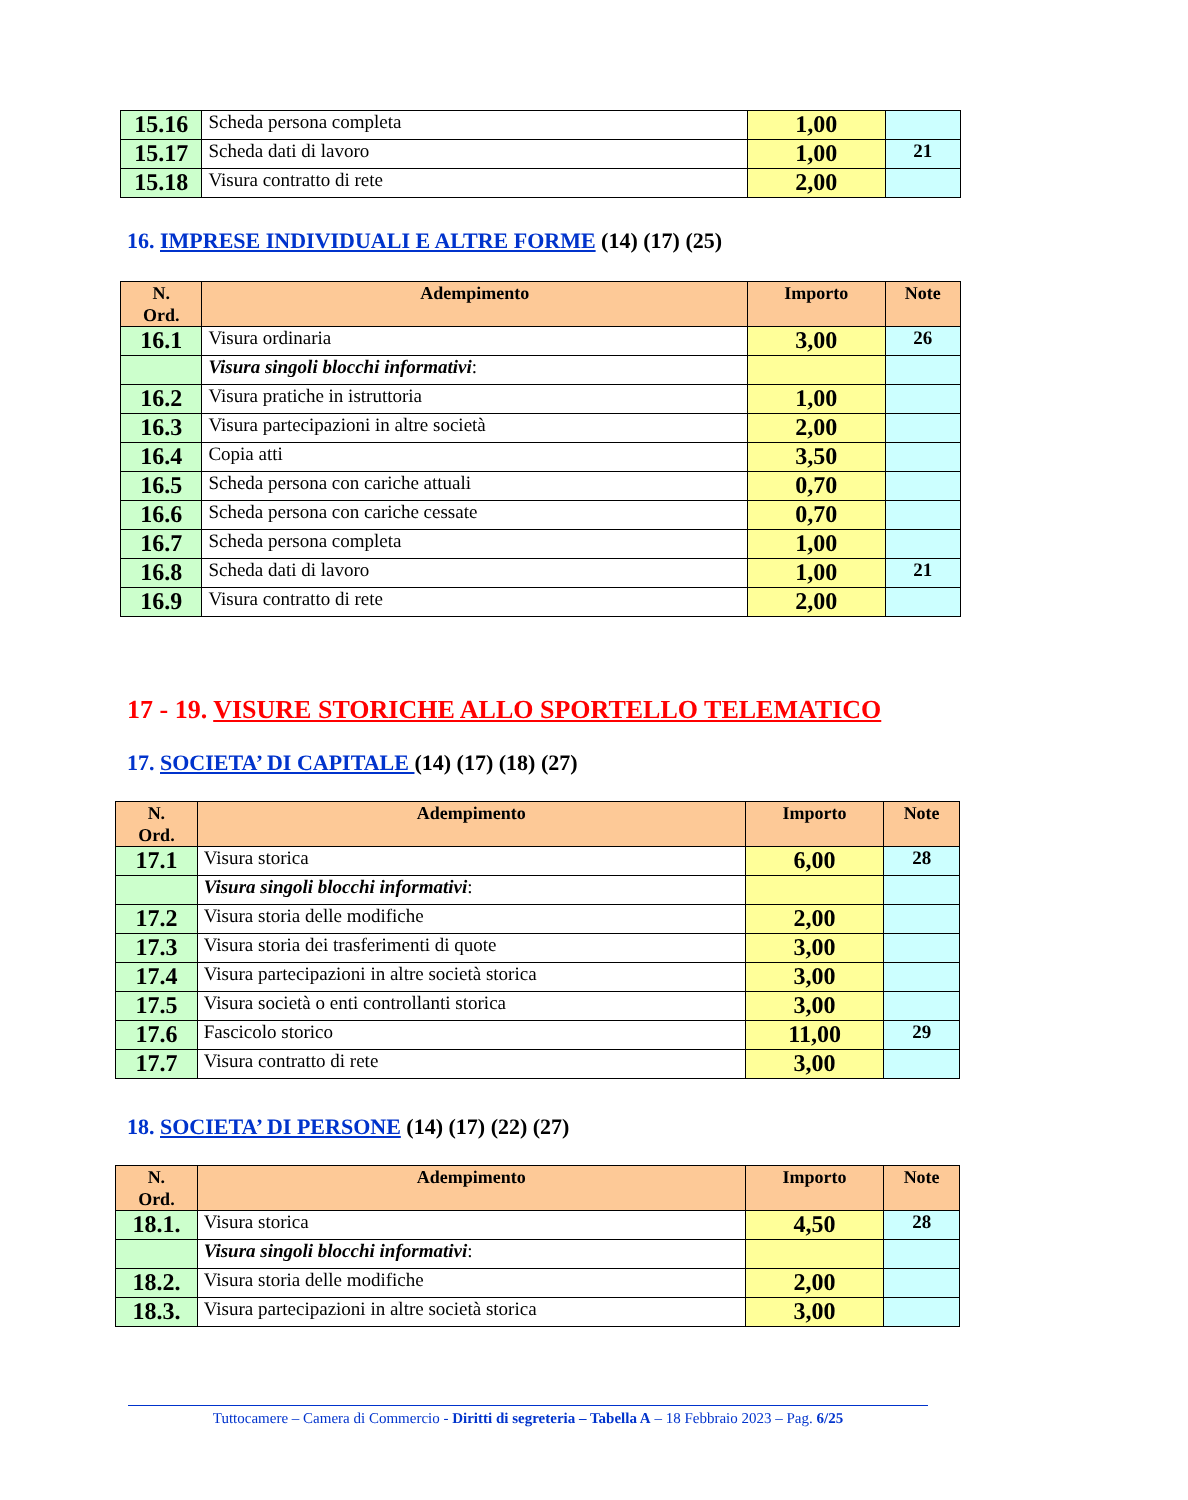| 15.16 | Scheda persona completa | 1,00 | |
| 15.17 | Scheda dati di lavoro | 1,00 | 21 |
| 15.18 | Visura contratto di rete | 2,00 | |
16. IMPRESE INDIVIDUALI E ALTRE FORME (14) (17) (25)
| N. Ord. | Adempimento | Importo | Note |
| --- | --- | --- | --- |
| 16.1 | Visura ordinaria | 3,00 | 26 |
| | Visura singoli blocchi informativi : | | |
| 16.2 | Visura pratiche in istruttoria | 1,00 | |
| 16.3 | Visura partecipazioni in altre società | 2,00 | |
| 16.4 | Copia atti | 3,50 | |
| 16.5 | Scheda persona con cariche attuali | 0,70 | |
| 16.6 | Scheda persona con cariche cessate | 0,70 | |
| 16.7 | Scheda persona completa | 1,00 | |
| 16.8 | Scheda dati di lavoro | 1,00 | 21 |
| 16.9 | Visura contratto di rete | 2,00 | |
17 - 19. VISURE STORICHE ALLO SPORTELLO TELEMATICO
17. SOCIETA’ DI CAPITALE (14) (17) (18) (27)
| N. Ord. | Adempimento | Importo | Note |
| --- | --- | --- | --- |
| 17.1 | Visura storica | 6,00 | 28 |
| | Visura singoli blocchi informativi : | | |
| 17.2 | Visura storia delle modifiche | 2,00 | |
| 17.3 | Visura storia dei trasferimenti di quote | 3,00 | |
| 17.4 | Visura partecipazioni in altre società storica | 3,00 | |
| 17.5 | Visura società o enti controllanti storica | 3,00 | |
| 17.6 | Fascicolo storico | 11,00 | 29 |
| 17.7 | Visura contratto di rete | 3,00 | |
18. SOCIETA’ DI PERSONE (14) (17) (22) (27)
| N. Ord. | Adempimento | Importo | Note |
| --- | --- | --- | --- |
| 18.1. | Visura storica | 4,50 | 28 |
| | Visura singoli blocchi informativi : | | |
| 18.2. | Visura storia delle modifiche | 2,00 | |
| 18.3. | Visura partecipazioni in altre società storica | 3,00 | |
Tuttocamere – Camera di Commercio - Diritti di segreteria – Tabella A – 18 Febbraio 2023 – Pag. 6/25